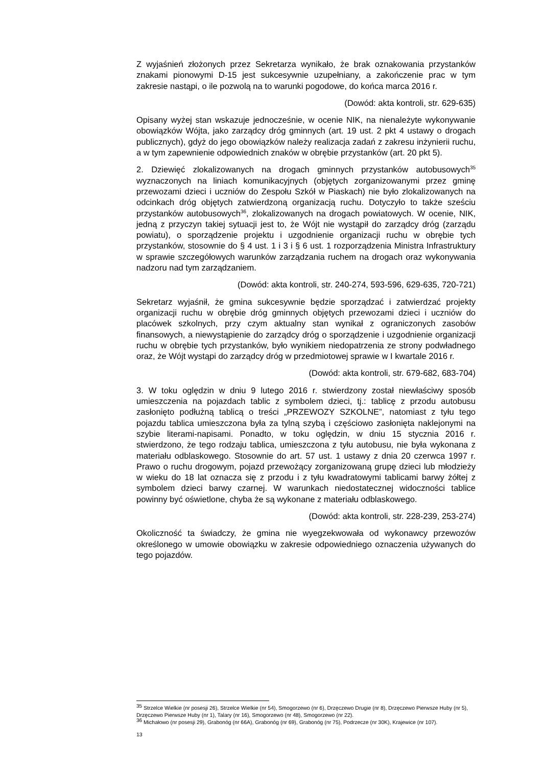Z wyjaśnień złożonych przez Sekretarza wynikało, że brak oznakowania przystanków znakami pionowymi D-15 jest sukcesywnie uzupełniany, a zakończenie prac w tym zakresie nastąpi, o ile pozwolą na to warunki pogodowe, do końca marca 2016 r.
(Dowód: akta kontroli, str. 629-635)
Opisany wyżej stan wskazuje jednocześnie, w ocenie NIK, na nienależyte wykonywanie obowiązków Wójta, jako zarządcy dróg gminnych (art. 19 ust. 2 pkt 4 ustawy o drogach publicznych), gdyż do jego obowiązków należy realizacja zadań z zakresu inżynierii ruchu, a w tym zapewnienie odpowiednich znaków w obrębie przystanków (art. 20 pkt 5).
2. Dziewięć zlokalizowanych na drogach gminnych przystanków autobusowych<sup>35</sup> wyznaczonych na liniach komunikacyjnych (objętych zorganizowanymi przez gminę przewozami dzieci i uczniów do Zespołu Szkół w Piaskach) nie było zlokalizowanych na odcinkach dróg objętych zatwierdzoną organizacją ruchu. Dotyczyło to także sześciu przystanków autobusowych<sup>36</sup>, zlokalizowanych na drogach powiatowych. W ocenie, NIK, jedną z przyczyn takiej sytuacji jest to, że Wójt nie wystąpił do zarządcy dróg (zarządu powiatu), o sporządzenie projektu i uzgodnienie organizacji ruchu w obrębie tych przystanków, stosownie do § 4 ust. 1 i 3 i § 6 ust. 1 rozporządzenia Ministra Infrastruktury w sprawie szczegółowych warunków zarządzania ruchem na drogach oraz wykonywania nadzoru nad tym zarządzaniem.
(Dowód: akta kontroli, str. 240-274, 593-596, 629-635, 720-721)
Sekretarz wyjaśnił, że gmina sukcesywnie będzie sporządzać i zatwierdzać projekty organizacji ruchu w obrębie dróg gminnych objętych przewozami dzieci i uczniów do placówek szkolnych, przy czym aktualny stan wynikał z ograniczonych zasobów finansowych, a niewystąpienie do zarządcy dróg o sporządzenie i uzgodnienie organizacji ruchu w obrębie tych przystanków, było wynikiem niedopatrzenia ze strony podwładnego oraz, że Wójt wystąpi do zarządcy dróg w przedmiotowej sprawie w I kwartale 2016 r.
(Dowód: akta kontroli, str. 679-682, 683-704)
3. W toku oględzin w dniu 9 lutego 2016 r. stwierdzony został niewłaściwy sposób umieszczenia na pojazdach tablic z symbolem dzieci, tj.: tablicę z przodu autobusu zasłonięto podłużną tablicą o treści „PRZEWOZY SZKOLNE”, natomiast z tyłu tego pojazdu tablica umieszczona była za tylną szybą i częściowo zasłonięta naklejonymi na szybie literami-napisami. Ponadto, w toku oględzin, w dniu 15 stycznia 2016 r. stwierdzono, że tego rodzaju tablica, umieszczona z tyłu autobusu, nie była wykonana z materiału odblaskowego. Stosownie do art. 57 ust. 1 ustawy z dnia 20 czerwca 1997 r. Prawo o ruchu drogowym, pojazd przewożący zorganizowaną grupę dzieci lub młodzieży w wieku do 18 lat oznacza się z przodu i z tyłu kwadratowymi tablicami barwy żółtej z symbolem dzieci barwy czarnej. W warunkach niedostatecznej widoczności tablice powinny być oświetlone, chyba że są wykonane z materiału odblaskowego.
(Dowód: akta kontroli, str. 228-239, 253-274)
Okoliczność ta świadczy, że gmina nie wyegzekwowała od wykonawcy przewozów określonego w umowie obowiązku w zakresie odpowiedniego oznaczenia używanych do tego pojazdów.
<sup>35</sup> Strzelce Wielkie (nr posesji 26), Strzelce Wielkie (nr 54), Smogorzewo (nr 6), Drzęczewo Drugie (nr 8), Drzęczewo Pierwsze Huby (nr 5), Drzęczewo Pierwsze Huby (nr 1), Talary (nr 16), Smogorzewo (nr 48), Smogorzewo (nr 22).
<sup>36</sup> Michałowo (nr posesji 29), Grabonóg (nr 66A), Grabonóg (nr 69), Grabonóg (nr 75), Podrzecze (nr 30K), Krajewice (nr 107).
13